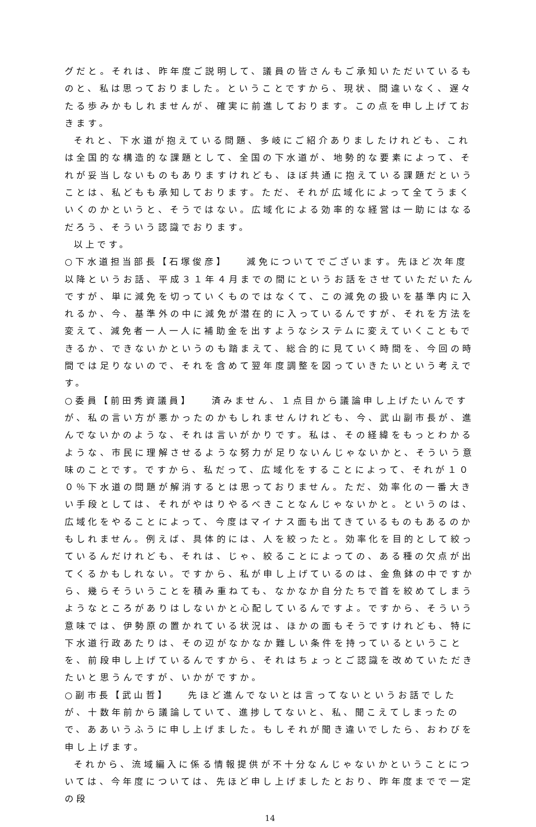グだと。それは、昨年度ご説明して、議員の皆さんもご承知いただいているものと、私は思っておりました。ということですから、現状、間違いなく、遅々たる歩みかもしれませんが、確実に前進しております。この点を申し上げておきます。
それと、下水道が抱えている問題、多岐にご紹介ありましたけれども、これは全国的な構造的な課題として、全国の下水道が、地勢的な要素によって、それが妥当しないものもありますけれども、ほぼ共通に抱えている課題だということは、私どもも承知しております。ただ、それが広域化によって全てうまくいくのかというと、そうではない。広域化による効率的な経営は一助にはなるだろう、そういう認識でおります。
以上です。
○下水道担当部長【石塚俊彦】　　減免についてでございます。先ほど次年度以降というお話、平成３１年４月までの間にというお話をさせていただいたんですが、単に減免を切っていくものではなくて、この減免の扱いを基準内に入れるか、今、基準外の中に減免が潜在的に入っているんですが、それを方法を変えて、減免者一人一人に補助金を出すようなシステムに変えていくこともできるか、できないかというのも踏まえて、総合的に見ていく時間を、今回の時間では足りないので、それを含めて翌年度調整を図っていきたいという考えです。
○委員【前田秀資議員】　　済みません、１点目から議論申し上げたいんですが、私の言い方が悪かったのかもしれませんけれども、今、武山副市長が、進んでないかのような、それは言いがかりです。私は、その経緯をもっとわかるような、市民に理解させるような努力が足りないんじゃないかと、そういう意味のことです。ですから、私だって、広域化をすることによって、それが１００％下水道の問題が解消するとは思っておりません。ただ、効率化の一番大きい手段としては、それがやはりやるべきことなんじゃないかと。というのは、広域化をやることによって、今度はマイナス面も出てきているものもあるのかもしれません。例えば、具体的には、人を絞ったと。効率化を目的として絞っているんだけれども、それは、じゃ、絞ることによっての、ある種の欠点が出てくるかもしれない。ですから、私が申し上げているのは、金魚鉢の中ですから、幾らそういうことを積み重ねても、なかなか自分たちで首を絞めてしまうようなところがありはしないかと心配しているんですよ。ですから、そういう意味では、伊勢原の置かれている状況は、ほかの面もそうですけれども、特に下水道行政あたりは、その辺がなかなか難しい条件を持っているということを、前段申し上げているんですから、それはちょっとご認識を改めていただきたいと思うんですが、いかがですか。
○副市長【武山哲】　　先ほど進んでないとは言ってないというお話でしたが、十数年前から議論していて、進捗してないと、私、聞こえてしまったので、ああいうふうに申し上げました。もしそれが聞き違いでしたら、おわびを申し上げます。
それから、流域編入に係る情報提供が不十分なんじゃないかということについては、今年度については、先ほど申し上げましたとおり、昨年度までで一定の段
14